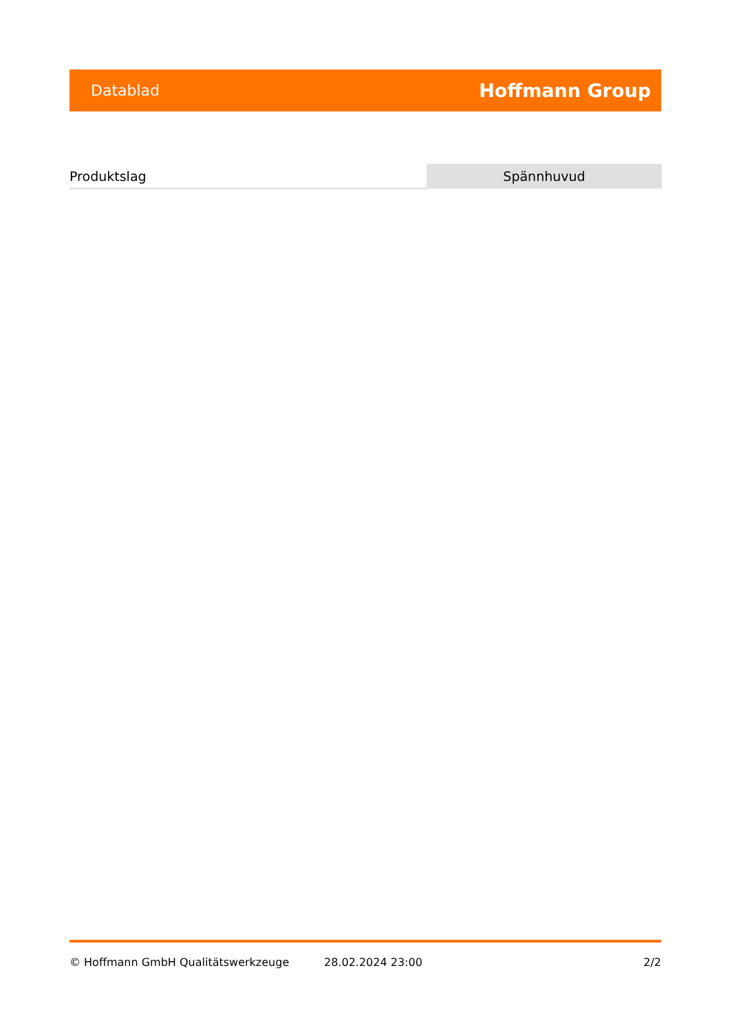Datablad Hoffmann Group
| Produktslag | Spännhuvud |
© Hoffmann GmbH Qualitätswerkzeuge 28.02.2024 23:00 2/2